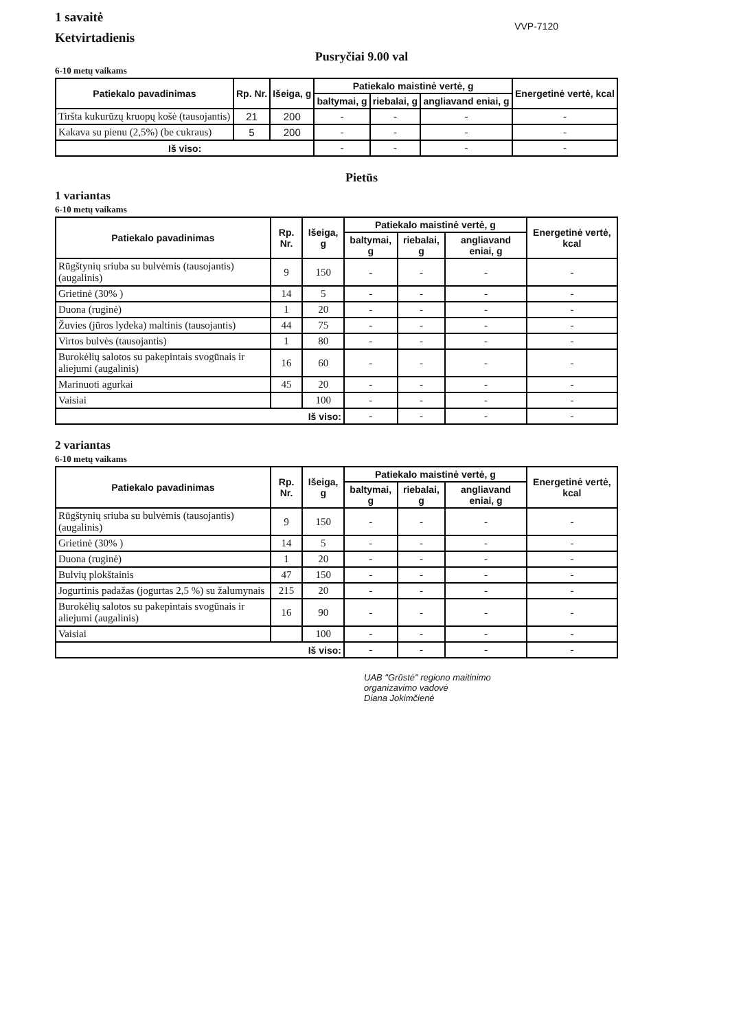1 savaitė
Ketvirtadienis
VVP-7120
Pusryčiai 9.00 val
6-10 metų vaikams
| Patiekalo pavadinimas | Rp. Nr. | Išeiga, g | Patiekalo maistinė vertė, g | | | Energetinė vertė, kcal |
| --- | --- | --- | --- | --- | --- | --- |
| | | | baltymai, g | riebalai, g | angliavand eniai, g | |
| Tiršta kukurūzų kruopų košė (tausojantis) | 21 | 200 | - | - | - | - |
| Kakava su pienu (2,5%) (be cukraus) | 5 | 200 | - | - | - | - |
| Iš viso: | | | - | - | - | - |
Pietūs
1 variantas
6-10 metų vaikams
| Patiekalo pavadinimas | Rp. Nr. | Išeiga, g | Patiekalo maistinė vertė, g | | | Energetinė vertė, kcal |
| --- | --- | --- | --- | --- | --- | --- |
| | | | baltymai, g | riebalai, g | angliavand eniai, g | |
| Rūgštynių sriuba su bulvėmis (tausojantis)(augalinis) | 9 | 150 | - | - | - | - |
| Grietinė (30% ) | 14 | 5 | - | - | - | - |
| Duona (ruginė) | 1 | 20 | - | - | - | - |
| Žuvies (jūros lydeka) maltinis (tausojantis) | 44 | 75 | - | - | - | - |
| Virtos bulvės (tausojantis) | 1 | 80 | - | - | - | - |
| Burokėlių salotos su pakepintais svogūnais ir aliejumi (augalinis) | 16 | 60 | - | - | - | - |
| Marinuoti agurkai | 45 | 20 | - | - | - | - |
| Vaisiai | | 100 | - | - | - | - |
| Iš viso: | | | - | - | - | - |
2 variantas
6-10 metų vaikams
| Patiekalo pavadinimas | Rp. Nr. | Išeiga, g | Patiekalo maistinė vertė, g | | | Energetinė vertė, kcal |
| --- | --- | --- | --- | --- | --- | --- |
| | | | baltymai, g | riebalai, g | angliavand eniai, g | |
| Rūgštynių sriuba su bulvėmis (tausojantis)(augalinis) | 9 | 150 | - | - | - | - |
| Grietinė (30% ) | 14 | 5 | - | - | - | - |
| Duona (ruginė) | 1 | 20 | - | - | - | - |
| Bulvių plokštainis | 47 | 150 | - | - | - | - |
| Jogurtinis padažas (jogurtas 2,5 %) su žalumynais | 215 | 20 | - | - | - | - |
| Burokėlių salotos su pakepintais svogūnais ir aliejumi (augalinis) | 16 | 90 | - | - | - | - |
| Vaisiai | | 100 | - | - | - | - |
| Iš viso: | | | - | - | - | - |
UAB "Grūstė" regiono maitinimo
organizavimo vadovė
Diana Jokimčienė